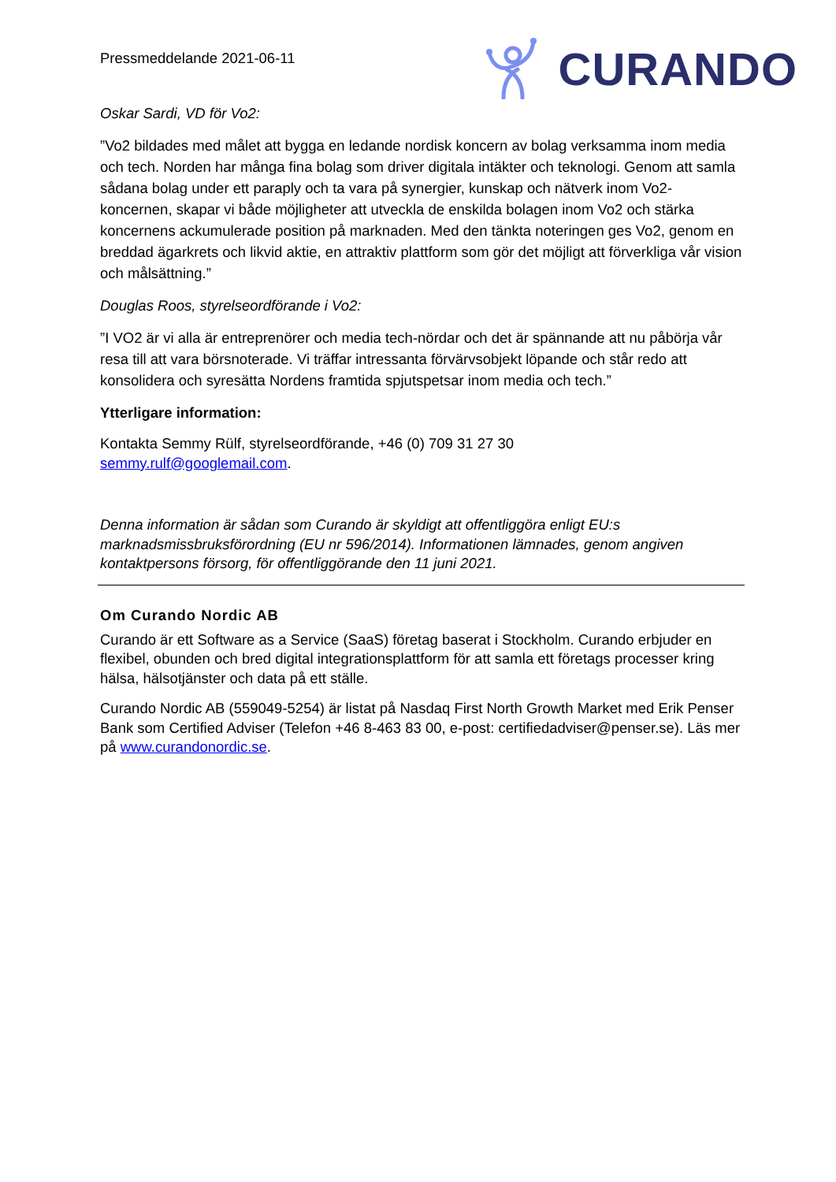Pressmeddelande 2021-06-11
CURANDO
Oskar Sardi, VD för Vo2:
”Vo2 bildades med målet att bygga en ledande nordisk koncern av bolag verksamma inom media och tech. Norden har många fina bolag som driver digitala intäkter och teknologi. Genom att samla sådana bolag under ett paraply och ta vara på synergier, kunskap och nätverk inom Vo2-koncernen, skapar vi både möjligheter att utveckla de enskilda bolagen inom Vo2 och stärka koncernens ackumulerade position på marknaden. Med den tänkta noteringen ges Vo2, genom en breddad ägarkrets och likvid aktie, en attraktiv plattform som gör det möjligt att förverkliga vår vision och målsättning.”
Douglas Roos, styrelseordförande i Vo2:
”I VO2 är vi alla är entreprenörer och media tech-nördar och det är spännande att nu påbörja vår resa till att vara börsnoterade. Vi träffar intressanta förvärvsobjekt löpande och står redo att konsolidera och syresätta Nordens framtida spjutspetsar inom media och tech.”
Ytterligare information:
Kontakta Semmy Rülf, styrelseordförande, +46 (0) 709 31 27 30
semmy.rulf@googlemail.com.
Denna information är sådan som Curando är skyldigt att offentliggöra enligt EU:s marknadsmissbruksförordning (EU nr 596/2014). Informationen lämnades, genom angiven kontaktpersons försorg, för offentliggörande den 11 juni 2021.
Om Curando Nordic AB
Curando är ett Software as a Service (SaaS) företag baserat i Stockholm. Curando erbjuder en flexibel, obunden och bred digital integrationsplattform för att samla ett företags processer kring hälsa, hälsotjänster och data på ett ställe.
Curando Nordic AB (559049-5254) är listat på Nasdaq First North Growth Market med Erik Penser Bank som Certified Adviser (Telefon +46 8-463 83 00, e-post: certifiedadviser@penser.se). Läs mer på www.curandonordic.se.